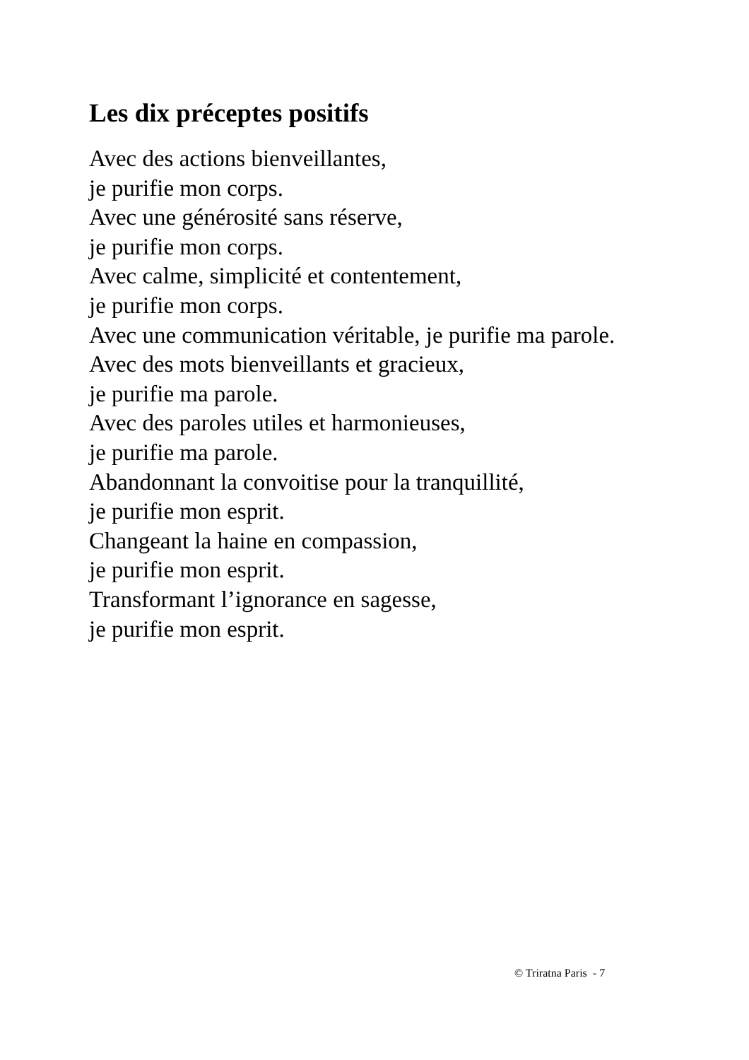Les dix préceptes positifs
Avec des actions bienveillantes,
je purifie mon corps.
Avec une générosité sans réserve,
je purifie mon corps.
Avec calme, simplicité et contentement,
je purifie mon corps.
Avec une communication véritable, je purifie ma parole.
Avec des mots bienveillants et gracieux,
je purifie ma parole.
Avec des paroles utiles et harmonieuses,
je purifie ma parole.
Abandonnant la convoitise pour la tranquillité,
je purifie mon esprit.
Changeant la haine en compassion,
je purifie mon esprit.
Transformant l’ignorance en sagesse,
je purifie mon esprit.
© Triratna Paris - 7